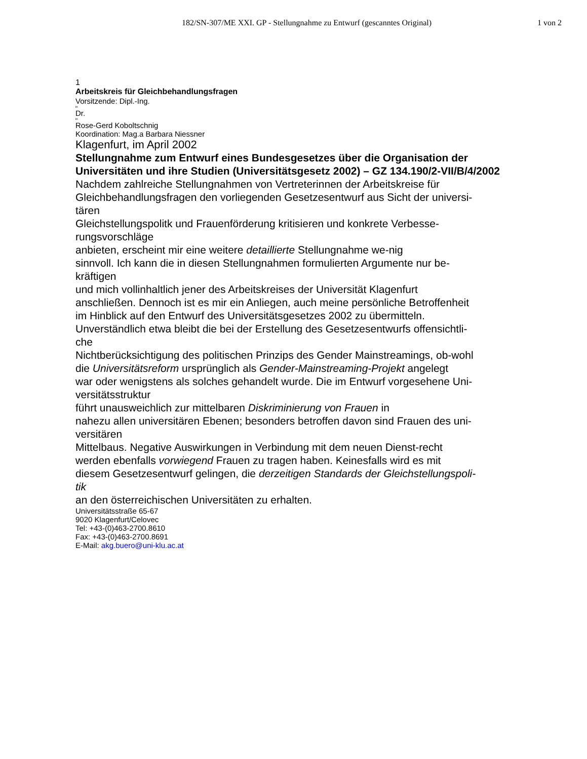182/SN-307/ME XXI. GP - Stellungnahme zu Entwurf (gescanntes Original)
1 von 2
1
Arbeitskreis für Gleichbehandlungsfragen
Vorsitzende: Dipl.-Ing.
in
Dr.
in
Rose-Gerd Koboltschnig
Koordination: Mag.a Barbara Niessner
Klagenfurt, im April 2002
Stellungnahme zum Entwurf eines Bundesgesetzes über die Organisation der Universitäten und ihre Studien (Universitätsgesetz 2002) – GZ 134.190/2-VII/B/4/2002
Nachdem zahlreiche Stellungnahmen von Vertreterinnen der Arbeitskreise für
Gleichbehandlungsfragen den vorliegenden Gesetzesentwurf aus Sicht der universi-
tären
Gleichstellungspolitk und Frauenförderung kritisieren und konkrete Verbesse-
rungsvorschläge
anbieten, erscheint mir eine weitere detaillierte Stellungnahme we-nig
sinnvoll. Ich kann die in diesen Stellungnahmen formulierten Argumente nur be-
kräftigen
und mich vollinhaltlich jener des Arbeitskreises der Universität Klagenfurt
anschließen. Dennoch ist es mir ein Anliegen, auch meine persönliche Betroffenheit
im Hinblick auf den Entwurf des Universitätsgesetzes 2002 zu übermitteln.
Unverständlich etwa bleibt die bei der Erstellung des Gesetzesentwurfs offensichtli-
che
Nichtberücksichtigung des politischen Prinzips des Gender Mainstreamings, ob-wohl
die Universitätsreform ursprünglich als Gender-Mainstreaming-Projekt angelegt
war oder wenigstens als solches gehandelt wurde. Die im Entwurf vorgesehene Uni-
versitätsstruktur
führt unausweichlich zur mittelbaren Diskriminierung von Frauen in
nahezu allen universitären Ebenen; besonders betroffen davon sind Frauen des uni-
versitären
Mittelbaus. Negative Auswirkungen in Verbindung mit dem neuen Dienst-recht
werden ebenfalls vorwiegend Frauen zu tragen haben. Keinesfalls wird es mit
diesem Gesetzesentwurf gelingen, die derzeitigen Standards der Gleichstellungspoli-
tik
an den österreichischen Universitäten zu erhalten.
Universitätsstraße 65-67
9020 Klagenfurt/Celovec
Tel: +43-(0)463-2700.8610
Fax: +43-(0)463-2700.8691
E-Mail: akg.buero@uni-klu.ac.at